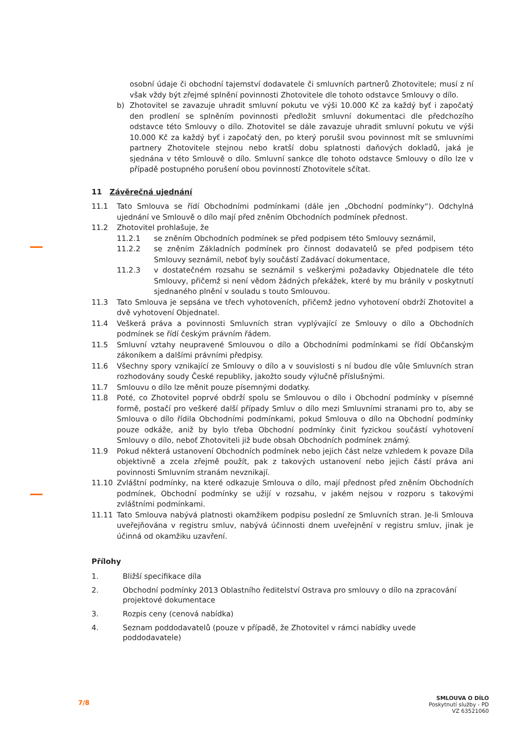osobní údaje či obchodní tajemství dodavatele či smluvních partnerů Zhotovitele; musí z ní však vždy být zřejmé splnění povinnosti Zhotovitele dle tohoto odstavce Smlouvy o dílo.
b) Zhotovitel se zavazuje uhradit smluvní pokutu ve výši 10.000 Kč za každý byť i započatý den prodlení se splněním povinnosti předložit smluvní dokumentaci dle předchozího odstavce této Smlouvy o dílo. Zhotovitel se dále zavazuje uhradit smluvní pokutu ve výši 10.000 Kč za každý byť i započatý den, po který porušil svou povinnost mít se smluvními partnery Zhotovitele stejnou nebo kratší dobu splatnosti daňových dokladů, jaká je sjednána v této Smlouvě o dílo. Smluvní sankce dle tohoto odstavce Smlouvy o dílo lze v případě postupného porušení obou povinností Zhotovitele sčítat.
11 Závěrečná ujednání
11.1 Tato Smlouva se řídí Obchodními podmínkami (dále jen „Obchodní podmínky“). Odchylná ujednání ve Smlouvě o dílo mají před zněním Obchodních podmínek přednost.
11.2 Zhotovitel prohlašuje, že
11.2.1 se zněním Obchodních podmínek se před podpisem této Smlouvy seznámil,
11.2.2 se zněním Základních podmínek pro činnost dodavatelů se před podpisem této Smlouvy seznámil, neboť byly součástí Zadávací dokumentace,
11.2.3 v dostatečném rozsahu se seznámil s veškerými požadavky Objednatele dle této Smlouvy, přičemž si není vědom žádných překážek, které by mu bránily v poskytnutí sjednaného plnění v souladu s touto Smlouvou.
11.3 Tato Smlouva je sepsána ve třech vyhotoveních, přičemž jedno vyhotovení obdrží Zhotovitel a dvě vyhotovení Objednatel.
11.4 Veškerá práva a povinnosti Smluvních stran vyplývající ze Smlouvy o dílo a Obchodních podmínek se řídí českým právním řádem.
11.5 Smluvní vztahy neupravené Smlouvou o dílo a Obchodními podmínkami se řídí Občanským zákoníkem a dalšími právními předpisy.
11.6 Všechny spory vznikající ze Smlouvy o dílo a v souvislosti s ní budou dle vůle Smluvních stran rozhodovány soudy České republiky, jakožto soudy výlučně příslušnými.
11.7 Smlouvu o dílo lze měnit pouze písemnými dodatky.
11.8 Poté, co Zhotovitel poprvé obdrží spolu se Smlouvou o dílo i Obchodní podmínky v písemné formě, postačí pro veškeré další případy Smluv o dílo mezi Smluvními stranami pro to, aby se Smlouva o dílo řídila Obchodními podmínkami, pokud Smlouva o dílo na Obchodní podmínky pouze odkáže, aniž by bylo třeba Obchodní podmínky činit fyzickou součástí vyhotovení Smlouvy o dílo, neboť Zhotoviteli již bude obsah Obchodních podmínek známý.
11.9 Pokud některá ustanovení Obchodních podmínek nebo jejich část nelze vzhledem k povaze Díla objektivně a zcela zřejmě použít, pak z takových ustanovení nebo jejich částí práva ani povinnosti Smluvním stranám nevznikají.
11.10 Zvláštní podmínky, na které odkazuje Smlouva o dílo, mají přednost před zněním Obchodních podmínek, Obchodní podmínky se užijí v rozsahu, v jakém nejsou v rozporu s takovými zvláštními podmínkami.
11.11 Tato Smlouva nabývá platnosti okamžikem podpisu poslední ze Smluvních stran. Je-li Smlouva uveřejňována v registru smluv, nabývá účinnosti dnem uveřejnění v registru smluv, jinak je účinná od okamžiku uzavření.
Přílohy
1. Bližší specifikace díla
2. Obchodní podmínky 2013 Oblastního ředitelství Ostrava pro smlouvy o dílo na zpracování projektové dokumentace
3. Rozpis ceny (cenová nabídka)
4. Seznam poddodavatelů (pouze v případě, že Zhotovitel v rámci nabídky uvede poddodavatele)
7/8
SMLOUVA O DÍLO
Poskytnutí služby - PD
VZ 63521060